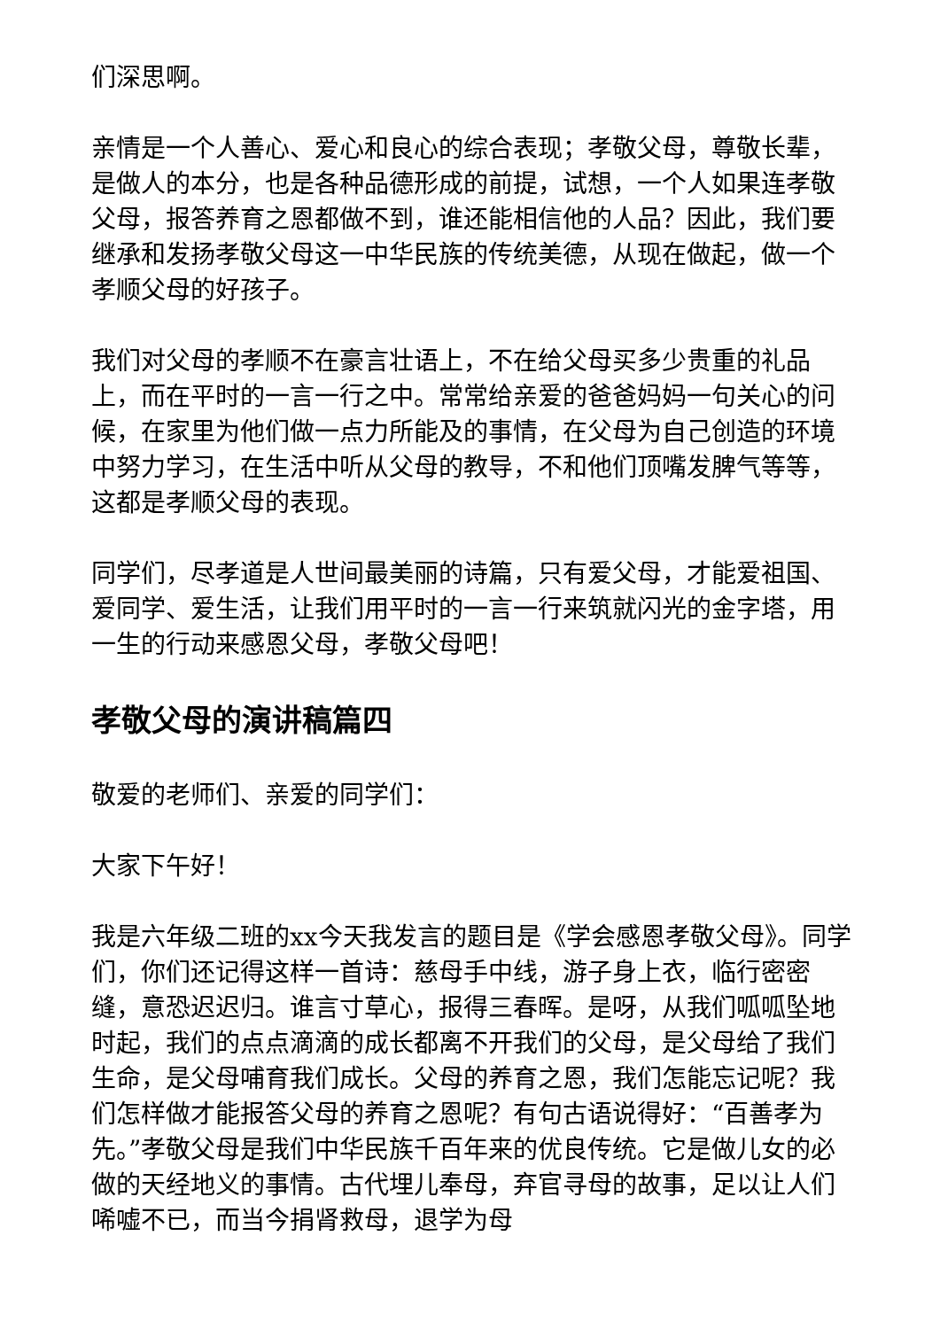们深思啊。
亲情是一个人善心、爱心和良心的综合表现；孝敬父母，尊敬长辈，是做人的本分，也是各种品德形成的前提，试想，一个人如果连孝敬父母，报答养育之恩都做不到，谁还能相信他的人品？因此，我们要继承和发扬孝敬父母这一中华民族的传统美德，从现在做起，做一个孝顺父母的好孩子。
我们对父母的孝顺不在豪言壮语上，不在给父母买多少贵重的礼品上，而在平时的一言一行之中。常常给亲爱的爸爸妈妈一句关心的问候，在家里为他们做一点力所能及的事情，在父母为自己创造的环境中努力学习，在生活中听从父母的教导，不和他们顶嘴发脾气等等，这都是孝顺父母的表现。
同学们，尽孝道是人世间最美丽的诗篇，只有爱父母，才能爱祖国、爱同学、爱生活，让我们用平时的一言一行来筑就闪光的金字塔，用一生的行动来感恩父母，孝敬父母吧！
孝敬父母的演讲稿篇四
敬爱的老师们、亲爱的同学们：
大家下午好！
我是六年级二班的xx今天我发言的题目是《学会感恩孝敬父母》。同学们，你们还记得这样一首诗：慈母手中线，游子身上衣，临行密密缝，意恐迟迟归。谁言寸草心，报得三春晖。是呀，从我们呱呱坠地时起，我们的点点滴滴的成长都离不开我们的父母，是父母给了我们生命，是父母哺育我们成长。父母的养育之恩，我们怎能忘记呢？我们怎样做才能报答父母的养育之恩呢？有句古语说得好：“百善孝为先。”孝敬父母是我们中华民族千百年来的优良传统。它是做儿女的必做的天经地义的事情。古代埋儿奉母，弃官寻母的故事，足以让人们唏嘘不已，而当今捐肾救母，退学为母